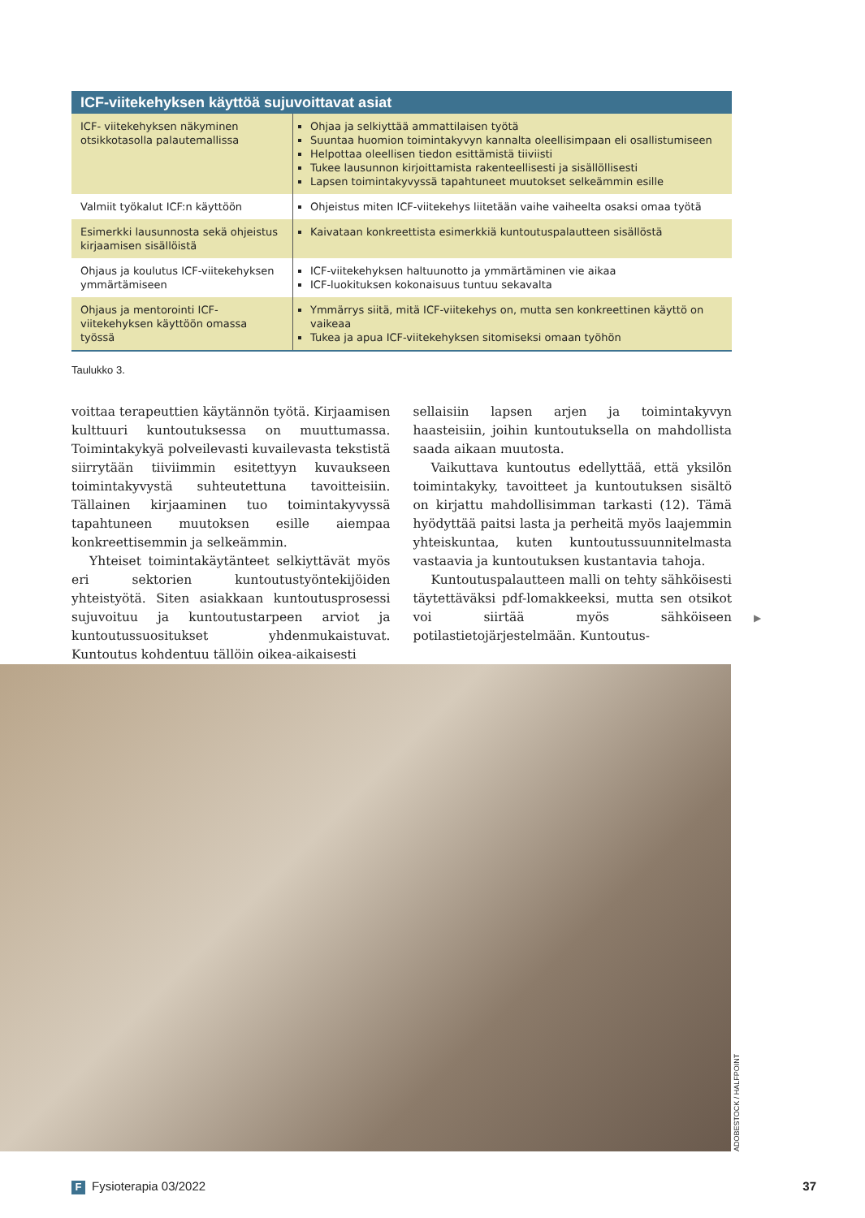ICF-viitekehyksen käyttöä sujuvoittavat asiat
| ICF- viitekehyksen näkyminen otsikkotasolla palautemallissa | Ohjaa ja selkiyttää ammattilaisen työtä Suuntaa huomion toimintakyvyn kannalta oleellisimpaan eli osallistumiseen Helpottaa oleellisen tiedon esittämistä tiiviisti Tukee lausunnon kirjoittamista rakenteellisesti ja sisällöllisesti Lapsen toimintakyvyssä tapahtuneet muutokset selkeämmin esille |
| Valmiit työkalut ICF:n käyttöön | Ohjeistus miten ICF-viitekehys liitetään vaihe vaiheelta osaksi omaa työtä |
| Esimerkki lausunnosta sekä ohjeistus kirjaamisen sisällöistä | Kaivataan konkreettista esimerkkiä kuntoutuspalautteen sisällöstä |
| Ohjaus ja koulutus ICF-viitekehyksen ymmärtämiseen | ICF-viitekehyksen haltuunotto ja ymmärtäminen vie aikaa ICF-luokituksen kokonaisuus tuntuu sekavalta |
| Ohjaus ja mentorointi ICF-viitekehyksen käyttöön omassa työssä | Ymmärrys siitä, mitä ICF-viitekehys on, mutta sen konkreettinen käyttö on vaikeaa Tukea ja apua ICF-viitekehyksen sitomiseksi omaan työhön |
Taulukko 3.
voittaa terapeuttien käytännön työtä. Kirjaamisen kulttuuri kuntoutuksessa on muuttumassa. Toimintakykyä polveilevasti kuvailevasta tekstistä siirrytään tiiviimmin esitettyyn kuvaukseen toimintakyvystä suhteutettuna tavoitteisiin. Tällainen kirjaaminen tuo toimintakyvyssä tapahtuneen muutoksen esille aiempaa konkreettisemmin ja selkeämmin.
Yhteiset toimintakäytänteet selkiyttävät myös eri sektorien kuntoutustyöntekijöiden yhteistyötä. Siten asiakkaan kuntoutusprosessi sujuvoituu ja kuntoutustarpeen arviot ja kuntoutussuositukset yhdenmukaistuvat. Kuntoutus kohdentuu tällöin oikea-aikaisesti
sellaisiin lapsen arjen ja toimintakyvyn haasteisiin, joihin kuntoutuksella on mahdollista saada aikaan muutosta.
Vaikuttava kuntoutus edellyttää, että yksilön toimintakyky, tavoitteet ja kuntoutuksen sisältö on kirjattu mahdollisimman tarkasti (12). Tämä hyödyttää paitsi lasta ja perheitä myös laajemmin yhteiskuntaa, kuten kuntoutussuunnitelmasta vastaavia ja kuntoutuksen kustantavia tahoja.
Kuntoutuspalautteen malli on tehty sähköisesti täytettäväksi pdf-lomakkeeksi, mutta sen otsikot voi siirtää myös sähköiseen potilastietojärjestelmään. Kuntoutus-
▶
ADOBESTOCK / HALFPOINT
F Fysioterapia 03/2022 37